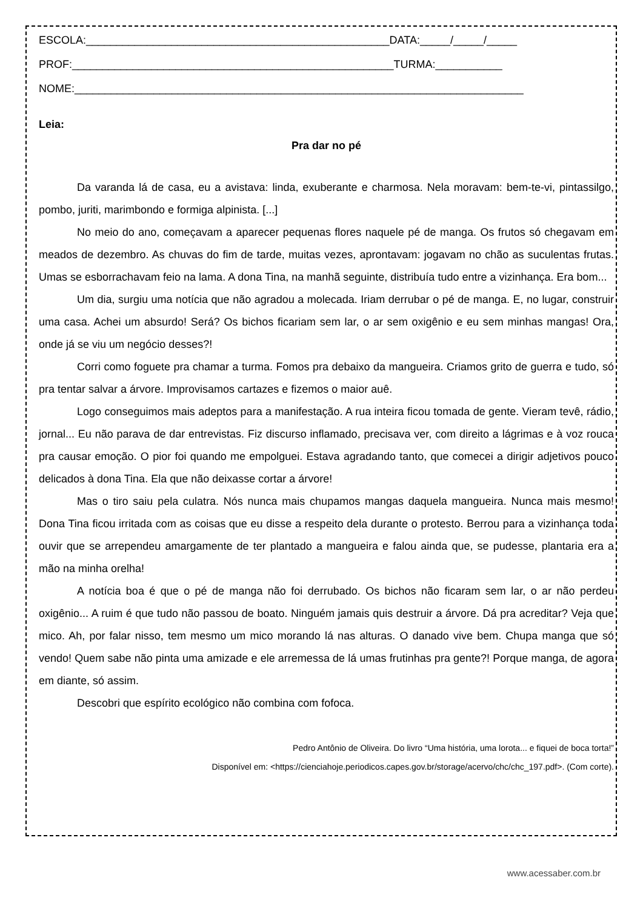ESCOLA:__________________________________________________DATA:_____/_____/_____
PROF:_____________________________________________________TURMA:___________
NOME:__________________________________________________________________________
Leia:
Pra dar no pé
Da varanda lá de casa, eu a avistava: linda, exuberante e charmosa. Nela moravam: bem-te-vi, pintassilgo, pombo, juriti, marimbondo e formiga alpinista. [...]
No meio do ano, começavam a aparecer pequenas flores naquele pé de manga. Os frutos só chegavam em meados de dezembro. As chuvas do fim de tarde, muitas vezes, aprontavam: jogavam no chão as suculentas frutas. Umas se esborrachavam feio na lama. A dona Tina, na manhã seguinte, distribuía tudo entre a vizinhança. Era bom...
Um dia, surgiu uma notícia que não agradou a molecada. Iriam derrubar o pé de manga. E, no lugar, construir uma casa. Achei um absurdo! Será? Os bichos ficariam sem lar, o ar sem oxigênio e eu sem minhas mangas! Ora, onde já se viu um negócio desses?!
Corri como foguete pra chamar a turma. Fomos pra debaixo da mangueira. Criamos grito de guerra e tudo, só pra tentar salvar a árvore. Improvisamos cartazes e fizemos o maior auê.
Logo conseguimos mais adeptos para a manifestação. A rua inteira ficou tomada de gente. Vieram tevê, rádio, jornal... Eu não parava de dar entrevistas. Fiz discurso inflamado, precisava ver, com direito a lágrimas e à voz rouca pra causar emoção. O pior foi quando me empolguei. Estava agradando tanto, que comecei a dirigir adjetivos pouco delicados à dona Tina. Ela que não deixasse cortar a árvore!
Mas o tiro saiu pela culatra. Nós nunca mais chupamos mangas daquela mangueira. Nunca mais mesmo! Dona Tina ficou irritada com as coisas que eu disse a respeito dela durante o protesto. Berrou para a vizinhança toda ouvir que se arrependeu amargamente de ter plantado a mangueira e falou ainda que, se pudesse, plantaria era a mão na minha orelha!
A notícia boa é que o pé de manga não foi derrubado. Os bichos não ficaram sem lar, o ar não perdeu oxigênio... A ruim é que tudo não passou de boato. Ninguém jamais quis destruir a árvore. Dá pra acreditar? Veja que mico. Ah, por falar nisso, tem mesmo um mico morando lá nas alturas. O danado vive bem. Chupa manga que só vendo! Quem sabe não pinta uma amizade e ele arremessa de lá umas frutinhas pra gente?! Porque manga, de agora em diante, só assim.
Descobri que espírito ecológico não combina com fofoca.
Pedro Antônio de Oliveira. Do livro “Uma história, uma lorota... e fiquei de boca torta!”
Disponível em: <https://cienciahoje.periodicos.capes.gov.br/storage/acervo/chc/chc_197.pdf>. (Com corte).
www.acessaber.com.br